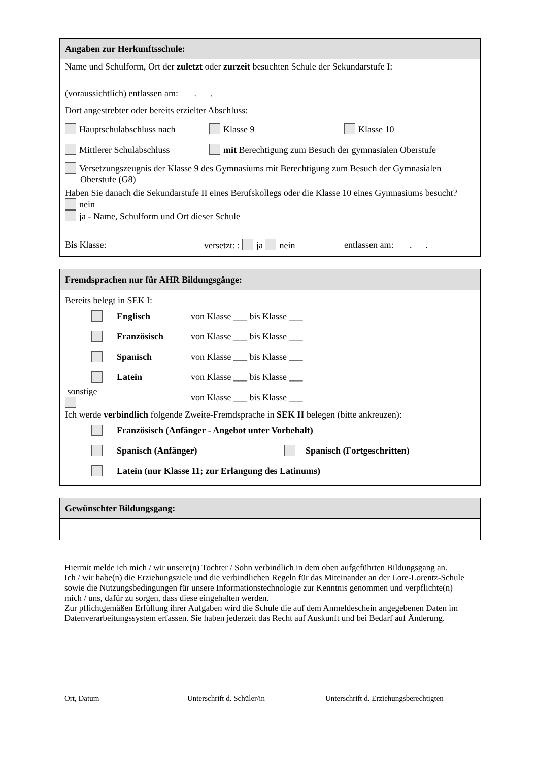Angaben zur Herkunftsschule:
Name und Schulform, Ort der zuletzt oder zurzeit besuchten Schule der Sekundarstufe I:
(voraussichtlich) entlassen am: . .
Dort angestrebter oder bereits erzielter Abschluss:
Hauptschulabschluss nach Klasse 9 Klasse 10
Mittlerer Schulabschluss mit Berechtigung zum Besuch der gymnasialen Oberstufe
Versetzungszeugnis der Klasse 9 des Gymnasiums mit Berechtigung zum Besuch der Gymnasialen Oberstufe (G8)
Haben Sie danach die Sekundarstufe II eines Berufskollegs oder die Klasse 10 eines Gymnasiums besucht?
nein
ja - Name, Schulform und Ort dieser Schule
Bis Klasse: versetzt: : ja nein entlassen am: . .
Fremdsprachen nur für AHR Bildungsgänge:
Bereits belegt in SEK I:
Englisch von Klasse ___ bis Klasse ___
Französisch von Klasse ___ bis Klasse ___
Spanisch von Klasse ___ bis Klasse ___
Latein von Klasse ___ bis Klasse ___
sonstige von Klasse ___ bis Klasse ___
Ich werde verbindlich folgende Zweite-Fremdsprache in SEK II belegen (bitte ankreuzen):
Französisch (Anfänger - Angebot unter Vorbehalt)
Spanisch (Anfänger) Spanisch (Fortgeschritten)
Latein (nur Klasse 11; zur Erlangung des Latinums)
Gewünschter Bildungsgang:
Hiermit melde ich mich / wir unsere(n) Tochter / Sohn verbindlich in dem oben aufgeführten Bildungsgang an.
Ich / wir habe(n) die Erziehungsziele und die verbindlichen Regeln für das Miteinander an der Lore-Lorentz-Schule sowie die Nutzungsbedingungen für unsere Informationstechnologie zur Kenntnis genommen und verpflichte(n) mich / uns, dafür zu sorgen, dass diese eingehalten werden.
Zur pflichtgemäßen Erfüllung ihrer Aufgaben wird die Schule die auf dem Anmeldeschein angegebenen Daten im Datenverarbeitungssystem erfassen. Sie haben jederzeit das Recht auf Auskunft und bei Bedarf auf Änderung.
Ort, Datum Unterschrift d. Schüler/in
Unterschrift d. Erziehungsberechtigten